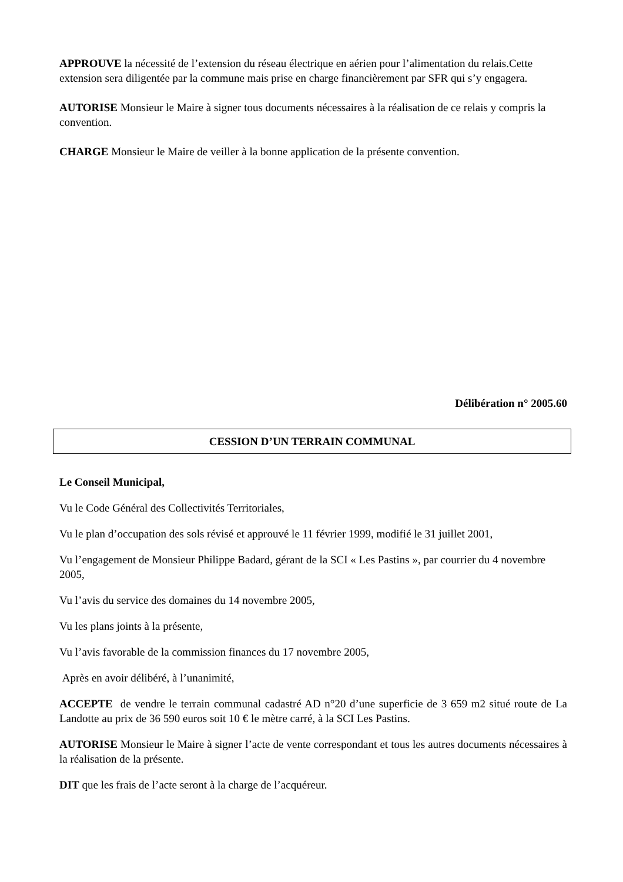APPROUVE la nécessité de l’extension du réseau électrique en aérien pour l’alimentation du relais.Cette extension sera diligentée par la commune mais prise en charge financièrement par SFR qui s’y engagera.
AUTORISE Monsieur le Maire à signer tous documents nécessaires à la réalisation de ce relais y compris la convention.
CHARGE Monsieur le Maire de veiller à la bonne application de la présente convention.
Délibération n° 2005.60
CESSION D’UN TERRAIN COMMUNAL
Le Conseil Municipal,
Vu le Code Général des Collectivités Territoriales,
Vu le plan d’occupation des sols révisé et approuvé le 11 février 1999, modifié le 31 juillet 2001,
Vu l’engagement de Monsieur Philippe Badard, gérant de la SCI « Les Pastins », par courrier du 4 novembre 2005,
Vu l’avis du service des domaines du 14 novembre 2005,
Vu les plans joints à la présente,
Vu l’avis favorable de la commission finances du 17 novembre 2005,
Après en avoir délibéré, à l’unanimité,
ACCEPTE de vendre le terrain communal cadastré AD n°20 d’une superficie de 3 659 m2 situé route de La Landotte au prix de 36 590 euros soit 10 € le mètre carré, à la SCI Les Pastins.
AUTORISE Monsieur le Maire à signer l’acte de vente correspondant et tous les autres documents nécessaires à la réalisation de la présente.
DIT que les frais de l’acte seront à la charge de l’acquéreur.